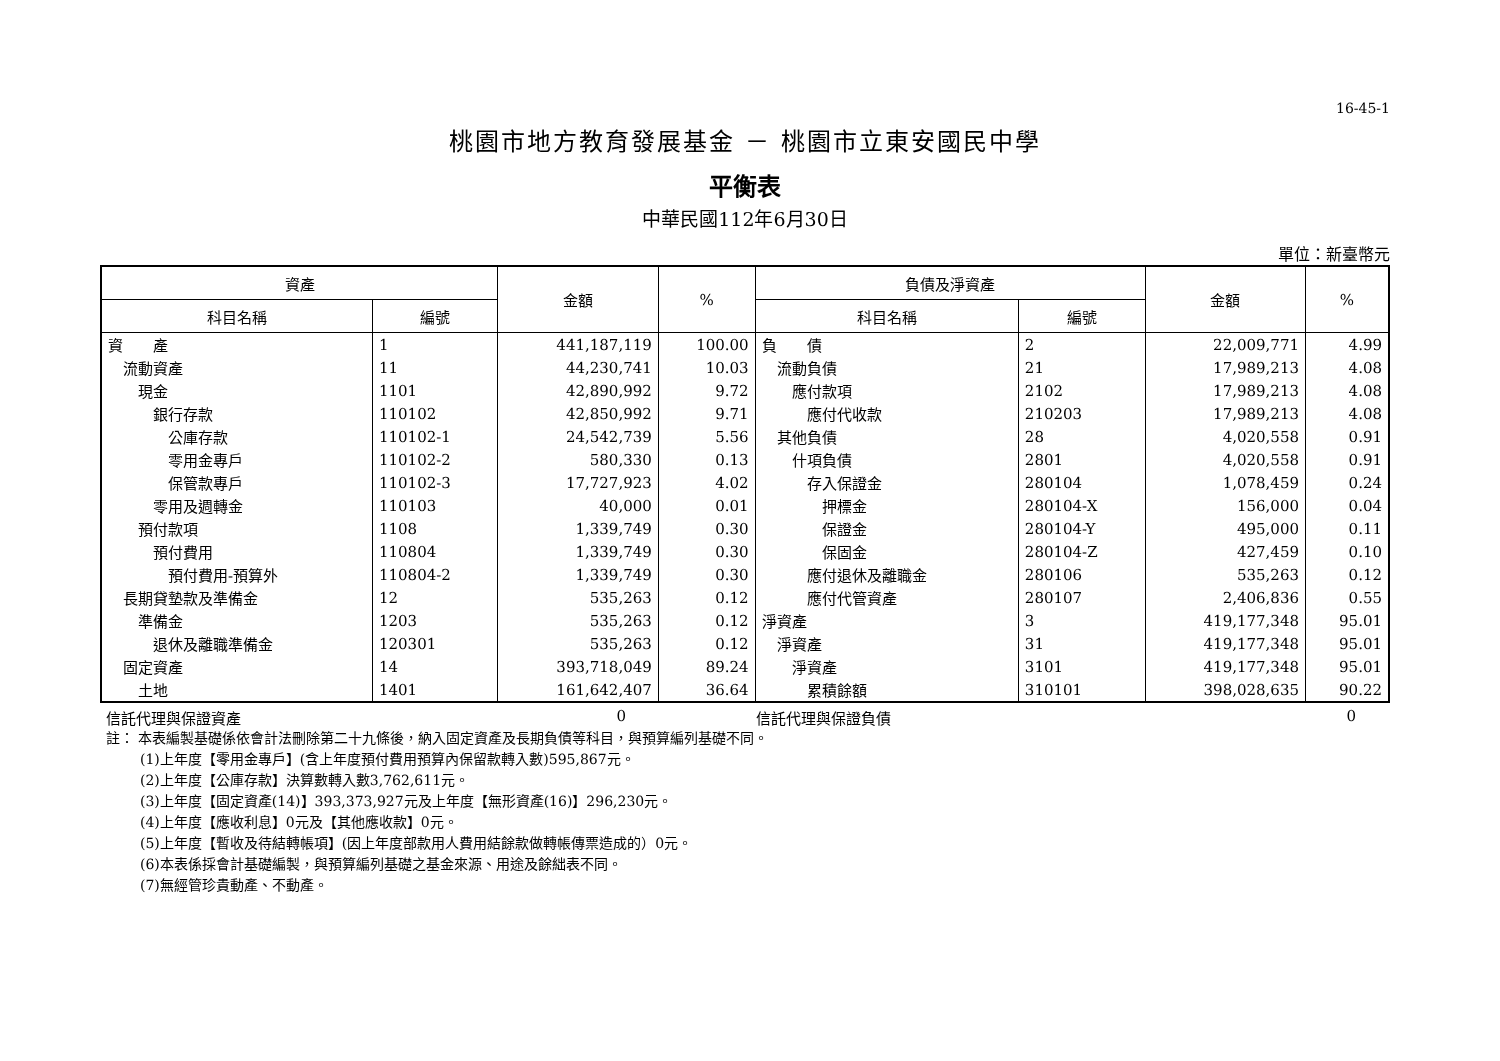16-45-1
桃園市地方教育發展基金 － 桃園市立東安國民中學
平衡表
中華民國112年6月30日
單位：新臺幣元
| 資產 | | 金額 | % | 負債及淨資產 | | 金額 | % |
| --- | --- | --- | --- | --- | --- | --- | --- |
| 科目名稱 | 編號 | | | 科目名稱 | 編號 | | |
| 資 產 | 1 | 441,187,119 | 100.00 | 負 債 | 2 | 22,009,771 | 4.99 |
| 流動資產 | 11 | 44,230,741 | 10.03 | 流動負債 | 21 | 17,989,213 | 4.08 |
| 現金 | 1101 | 42,890,992 | 9.72 | 應付款項 | 2102 | 17,989,213 | 4.08 |
| 銀行存款 | 110102 | 42,850,992 | 9.71 | 應付代收款 | 210203 | 17,989,213 | 4.08 |
| 公庫存款 | 110102-1 | 24,542,739 | 5.56 | 其他負債 | 28 | 4,020,558 | 0.91 |
| 零用金專戶 | 110102-2 | 580,330 | 0.13 | 什項負債 | 2801 | 4,020,558 | 0.91 |
| 保管款專戶 | 110102-3 | 17,727,923 | 4.02 | 存入保證金 | 280104 | 1,078,459 | 0.24 |
| 零用及週轉金 | 110103 | 40,000 | 0.01 | 押標金 | 280104-X | 156,000 | 0.04 |
| 預付款項 | 1108 | 1,339,749 | 0.30 | 保證金 | 280104-Y | 495,000 | 0.11 |
| 預付費用 | 110804 | 1,339,749 | 0.30 | 保固金 | 280104-Z | 427,459 | 0.10 |
| 預付費用-預算外 | 110804-2 | 1,339,749 | 0.30 | 應付退休及離職金 | 280106 | 535,263 | 0.12 |
| 長期貸墊款及準備金 | 12 | 535,263 | 0.12 | 應付代管資產 | 280107 | 2,406,836 | 0.55 |
| 準備金 | 1203 | 535,263 | 0.12 | 淨資產 | 3 | 419,177,348 | 95.01 |
| 退休及離職準備金 | 120301 | 535,263 | 0.12 | 淨資產 | 31 | 419,177,348 | 95.01 |
| 固定資產 | 14 | 393,718,049 | 89.24 | 淨資產 | 3101 | 419,177,348 | 95.01 |
| 土地 | 1401 | 161,642,407 | 36.64 | 累積餘額 | 310101 | 398,028,635 | 90.22 |
信託代理與保證資產 0 信託代理與保證負債 0
註： 本表編製基礎係依會計法刪除第二十九條後，納入固定資產及長期負債等科目，與預算編列基礎不同。
(1)上年度【零用金專戶】(含上年度預付費用預算內保留款轉入數)595,867元。
(2)上年度【公庫存款】決算數轉入數3,762,611元。
(3)上年度【固定資產(14)】393,373,927元及上年度【無形資產(16)】296,230元。
(4)上年度【應收利息】0元及【其他應收款】0元。
(5)上年度【暫收及待結轉帳項】(因上年度部款用人費用結餘款做轉帳傳票造成的）0元。
(6)本表係採會計基礎編製，與預算編列基礎之基金來源、用途及餘絀表不同。
(7)無經管珍貴動產、不動產。